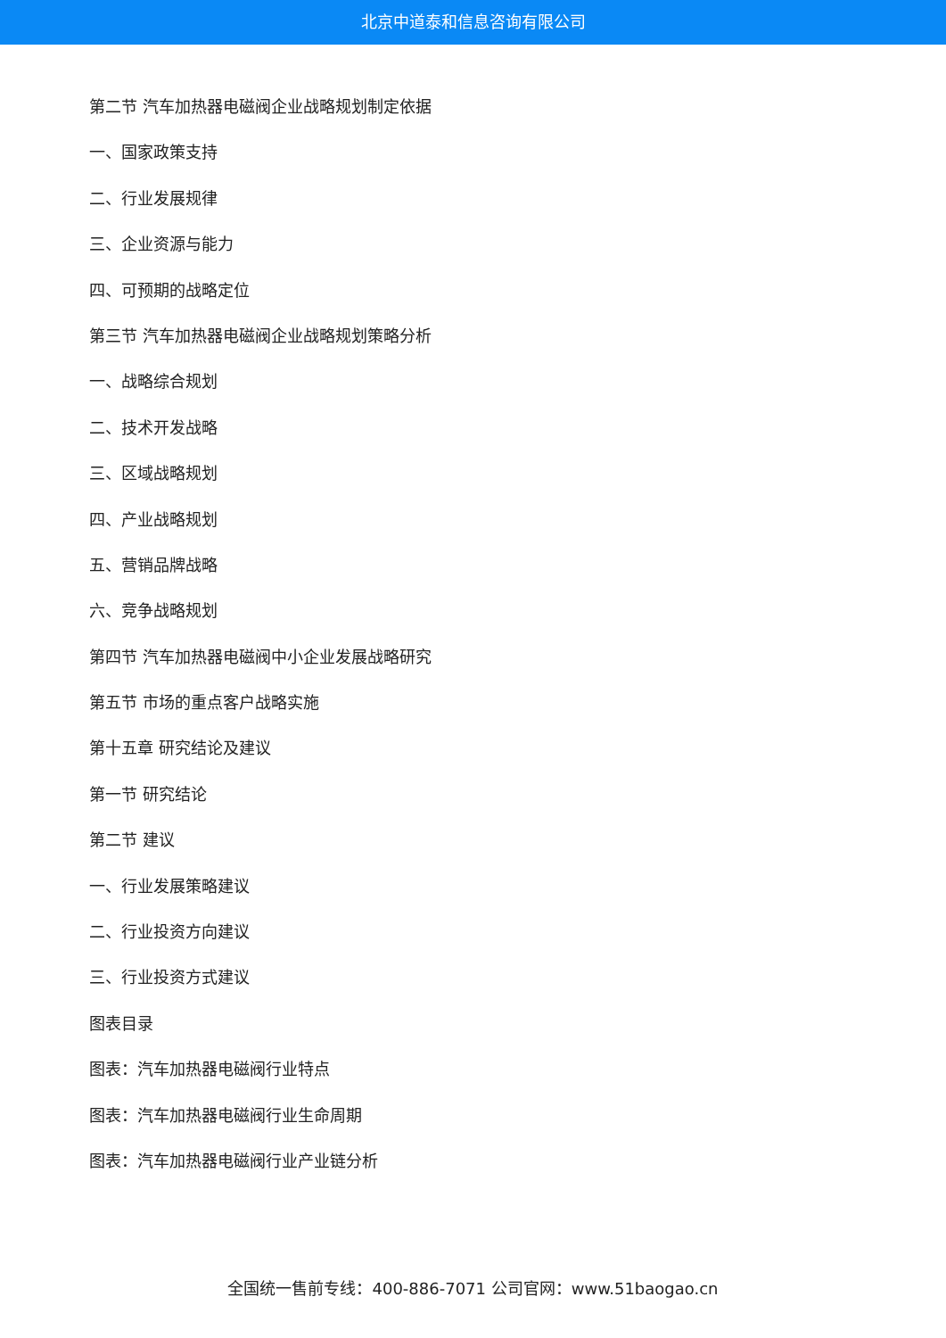北京中道泰和信息咨询有限公司
第二节 汽车加热器电磁阀企业战略规划制定依据
一、国家政策支持
二、行业发展规律
三、企业资源与能力
四、可预期的战略定位
第三节 汽车加热器电磁阀企业战略规划策略分析
一、战略综合规划
二、技术开发战略
三、区域战略规划
四、产业战略规划
五、营销品牌战略
六、竞争战略规划
第四节 汽车加热器电磁阀中小企业发展战略研究
第五节 市场的重点客户战略实施
第十五章 研究结论及建议
第一节 研究结论
第二节 建议
一、行业发展策略建议
二、行业投资方向建议
三、行业投资方式建议
图表目录
图表：汽车加热器电磁阀行业特点
图表：汽车加热器电磁阀行业生命周期
图表：汽车加热器电磁阀行业产业链分析
全国统一售前专线：400-886-7071 公司官网：www.51baogao.cn